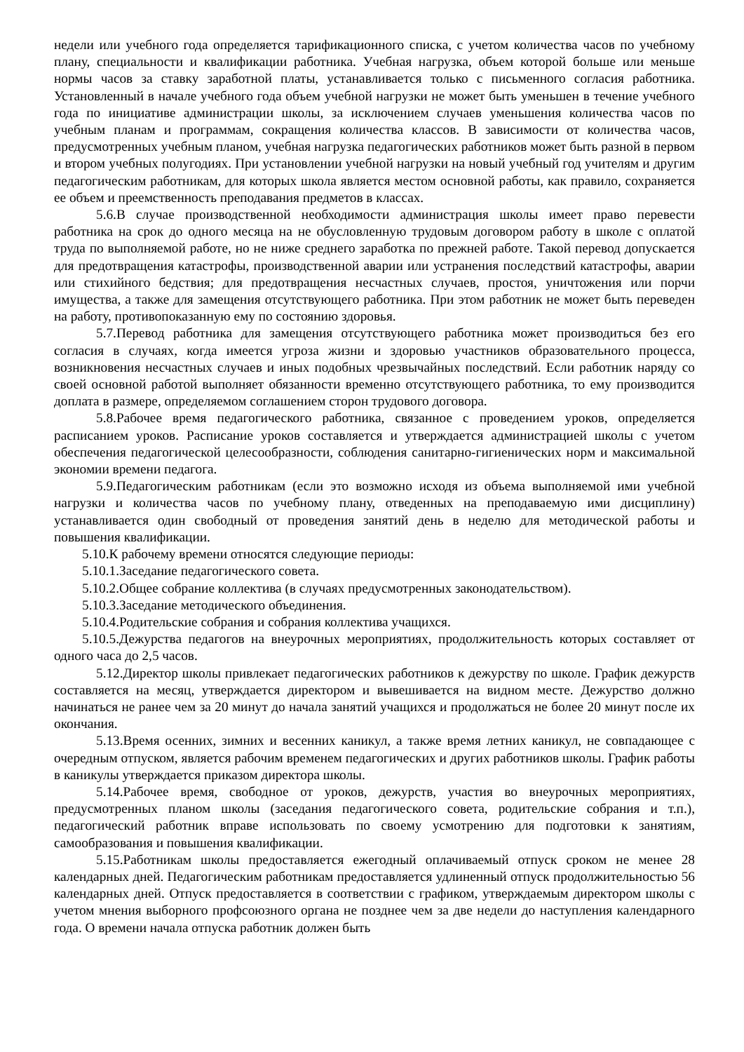недели или учебного года определяется тарификационного списка, с учетом количества часов по учебному плану, специальности и квалификации работника. Учебная нагрузка, объем которой больше или меньше нормы часов за ставку заработной платы, устанавливается только с письменного согласия работника. Установленный в начале учебного года объем учебной нагрузки не может быть уменьшен в течение учебного года по инициативе администрации школы, за исключением случаев уменьшения количества часов по учебным планам и программам, сокращения количества классов. В зависимости от количества часов, предусмотренных учебным планом, учебная нагрузка педагогических работников может быть разной в первом и втором учебных полугодиях. При установлении учебной нагрузки на новый учебный год учителям и другим педагогическим работникам, для которых школа является местом основной работы, как правило, сохраняется ее объем и преемственность преподавания предметов в классах.
5.6.В случае производственной необходимости администрация школы имеет право перевести работника на срок до одного месяца на не обусловленную трудовым договором работу в школе с оплатой труда по выполняемой работе, но не ниже среднего заработка по прежней работе. Такой перевод допускается для предотвращения катастрофы, производственной аварии или устранения последствий катастрофы, аварии или стихийного бедствия; для предотвращения несчастных случаев, простоя, уничтожения или порчи имущества, а также для замещения отсутствующего работника. При этом работник не может быть переведен на работу, противопоказанную ему по состоянию здоровья.
5.7.Перевод работника для замещения отсутствующего работника может производиться без его согласия в случаях, когда имеется угроза жизни и здоровью участников образовательного процесса, возникновения несчастных случаев и иных подобных чрезвычайных последствий. Если работник наряду со своей основной работой выполняет обязанности временно отсутствующего работника, то ему производится доплата в размере, определяемом соглашением сторон трудового договора.
5.8.Рабочее время педагогического работника, связанное с проведением уроков, определяется расписанием уроков. Расписание уроков составляется и утверждается администрацией школы с учетом обеспечения педагогической целесообразности, соблюдения санитарно-гигиенических норм и максимальной экономии времени педагога.
5.9.Педагогическим работникам (если это возможно исходя из объема выполняемой ими учебной нагрузки и количества часов по учебному плану, отведенных на преподаваемую ими дисциплину) устанавливается один свободный от проведения занятий день в неделю для методической работы и повышения квалификации.
5.10.К рабочему времени относятся следующие периоды:
5.10.1.Заседание педагогического совета.
5.10.2.Общее собрание коллектива (в случаях предусмотренных законодательством).
5.10.3.Заседание методического объединения.
5.10.4.Родительские собрания и собрания коллектива учащихся.
5.10.5.Дежурства педагогов на внеурочных мероприятиях, продолжительность которых составляет от одного часа до 2,5 часов.
5.12.Директор школы привлекает педагогических работников к дежурству по школе. График дежурств составляется на месяц, утверждается директором и вывешивается на видном месте. Дежурство должно начинаться не ранее чем за 20 минут до начала занятий учащихся и продолжаться не более 20 минут после их окончания.
5.13.Время осенних, зимних и весенних каникул, а также время летних каникул, не совпадающее с очередным отпуском, является рабочим временем педагогических и других работников школы. График работы в каникулы утверждается приказом директора школы.
5.14.Рабочее время, свободное от уроков, дежурств, участия во внеурочных мероприятиях, предусмотренных планом школы (заседания педагогического совета, родительские собрания и т.п.), педагогический работник вправе использовать по своему усмотрению для подготовки к занятиям, самообразования и повышения квалификации.
5.15.Работникам школы предоставляется ежегодный оплачиваемый отпуск сроком не менее 28 календарных дней. Педагогическим работникам предоставляется удлиненный отпуск продолжительностью 56 календарных дней. Отпуск предоставляется в соответствии с графиком, утверждаемым директором школы с учетом мнения выборного профсоюзного органа не позднее чем за две недели до наступления календарного года. О времени начала отпуска работник должен быть